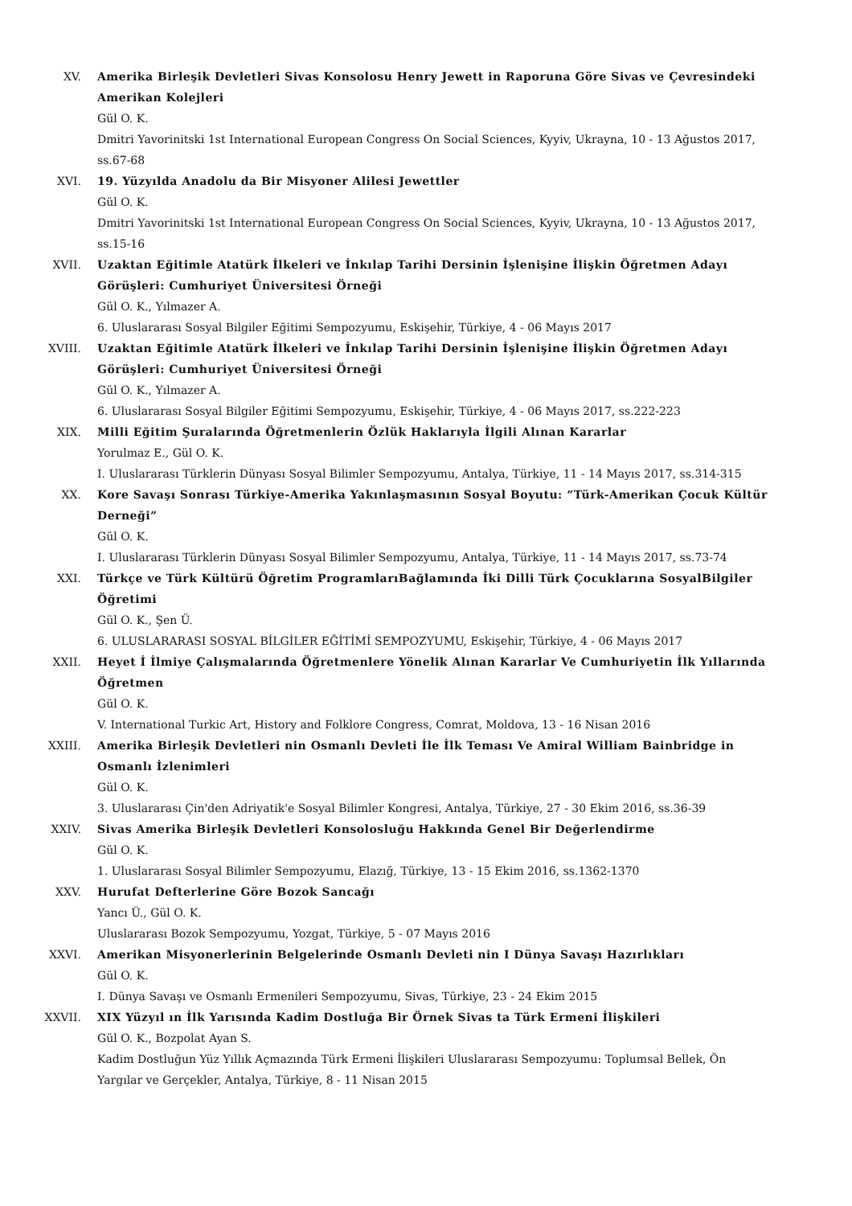XV. Amerika Birleşik Devletleri Sivas Konsolosu Henry Jewett in Raporuna Göre Sivas ve Çevresindeki Amerikan Kolejleri
Gül O. K.
Dmitri Yavorinitski 1st International European Congress On Social Sciences, Kyyiv, Ukrayna, 10 - 13 Ağustos 2017, ss.67-68
XVI. 19. Yüzyılda Anadolu da Bir Misyoner Alilesi Jewettler
Gül O. K.
Dmitri Yavorinitski 1st International European Congress On Social Sciences, Kyyiv, Ukrayna, 10 - 13 Ağustos 2017, ss.15-16
XVII. Uzaktan Eğitimle Atatürk İlkeleri ve İnkılap Tarihi Dersinin İşlenişine İlişkin Öğretmen Adayı Görüşleri: Cumhuriyet Üniversitesi Örneği
Gül O. K., Yılmazer A.
6. Uluslararası Sosyal Bilgiler Eğitimi Sempozyumu, Eskişehir, Türkiye, 4 - 06 Mayıs 2017
XVIII. Uzaktan Eğitimle Atatürk İlkeleri ve İnkılap Tarihi Dersinin İşlenişine İlişkin Öğretmen Adayı Görüşleri: Cumhuriyet Üniversitesi Örneği
Gül O. K., Yılmazer A.
6. Uluslararası Sosyal Bilgiler Eğitimi Sempozyumu, Eskişehir, Türkiye, 4 - 06 Mayıs 2017, ss.222-223
XIX. Milli Eğitim Şuralarında Öğretmenlerin Özlük Haklarıyla İlgili Alınan Kararlar
Yorulmaz E., Gül O. K.
I. Uluslararası Türklerin Dünyası Sosyal Bilimler Sempozyumu, Antalya, Türkiye, 11 - 14 Mayıs 2017, ss.314-315
XX. Kore Savaşı Sonrası Türkiye-Amerika Yakınlaşmasının Sosyal Boyutu: “Türk-Amerikan Çocuk Kültür Derneği”
Gül O. K.
I. Uluslararası Türklerin Dünyası Sosyal Bilimler Sempozyumu, Antalya, Türkiye, 11 - 14 Mayıs 2017, ss.73-74
XXI. Türkçe ve Türk Kültürü Öğretim ProgramlarıBağlamında İki Dilli Türk Çocuklarına SosyalBilgiler Öğretimi
Gül O. K., Şen Ü.
6. ULUSLARARASI SOSYAL BİLGİLER EĞİTİMİ SEMPOZYUMU, Eskişehir, Türkiye, 4 - 06 Mayıs 2017
XXII. Heyet İ İlmiye Çalışmalarında Öğretmenlere Yönelik Alınan Kararlar Ve Cumhuriyetin İlk Yıllarında Öğretmen
Gül O. K.
V. International Turkic Art, History and Folklore Congress, Comrat, Moldova, 13 - 16 Nisan 2016
XXIII. Amerika Birleşik Devletleri nin Osmanlı Devleti İle İlk Teması Ve Amiral William Bainbridge in Osmanlı İzlenimleri
Gül O. K.
3. Uluslararası Çin'den Adriyatik'e Sosyal Bilimler Kongresi, Antalya, Türkiye, 27 - 30 Ekim 2016, ss.36-39
XXIV. Sivas Amerika Birleşik Devletleri Konsolosluğu Hakkında Genel Bir Değerlendirme
Gül O. K.
1. Uluslararası Sosyal Bilimler Sempozyumu, Elazığ, Türkiye, 13 - 15 Ekim 2016, ss.1362-1370
XXV. Hurufat Defterlerine Göre Bozok Sancağı
Yancı Ü., Gül O. K.
Uluslararası Bozok Sempozyumu, Yozgat, Türkiye, 5 - 07 Mayıs 2016
XXVI. Amerikan Misyonerlerinin Belgelerinde Osmanlı Devleti nin I Dünya Savaşı Hazırlıkları
Gül O. K.
I. Dünya Savaşı ve Osmanlı Ermenileri Sempozyumu, Sivas, Türkiye, 23 - 24 Ekim 2015
XXVII. XIX Yüzyıl ın İlk Yarısında Kadim Dostluğa Bir Örnek Sivas ta Türk Ermeni İlişkileri
Gül O. K., Bozpolat Ayan S.
Kadim Dostluğun Yüz Yıllık Açmazında Türk Ermeni İlişkileri Uluslararası Sempozyumu: Toplumsal Bellek, Ön Yargılar ve Gerçekler, Antalya, Türkiye, 8 - 11 Nisan 2015